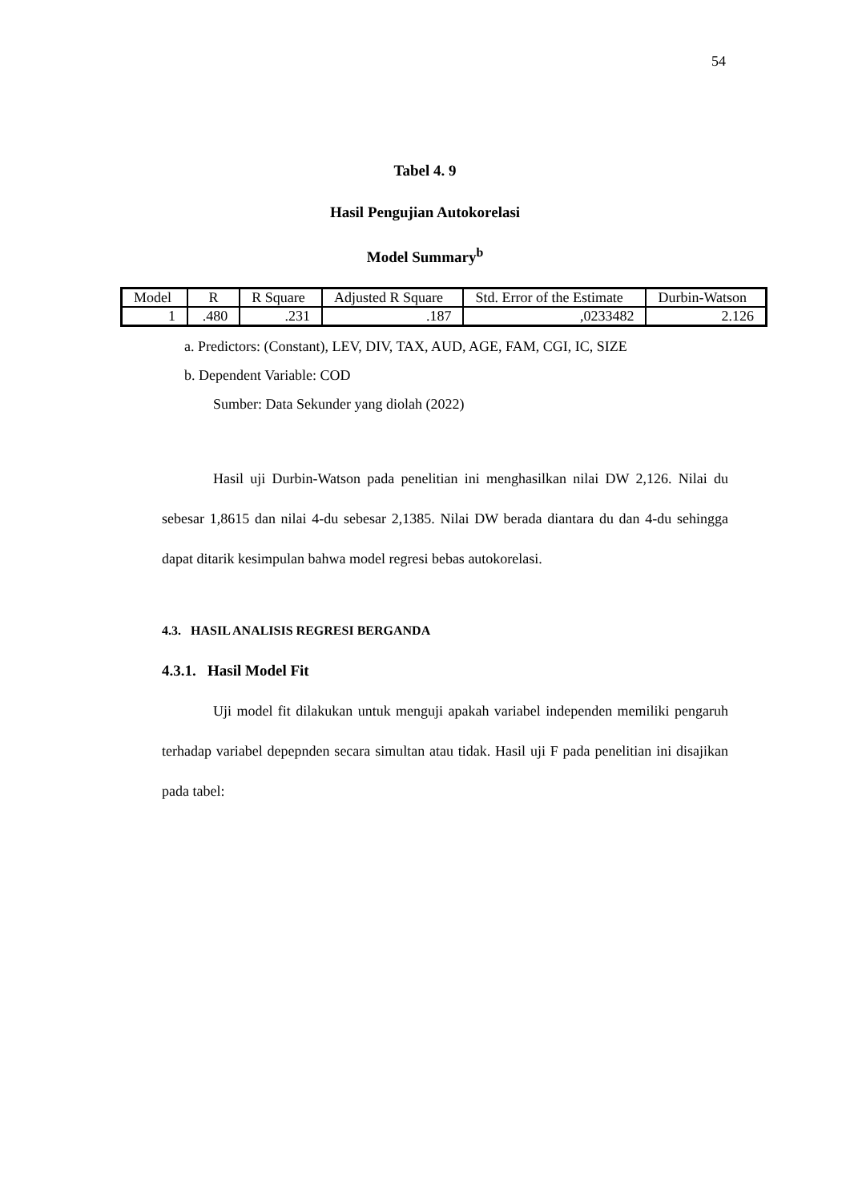54
Tabel 4. 9
Hasil Pengujian Autokorelasi
Model Summary<sup>b</sup>
| Model | R | R Square | Adjusted R Square | Std. Error of the Estimate | Durbin-Watson |
| 1 | .480 | .231 | .187 | ,0233482 | 2.126 |
a. Predictors: (Constant), LEV, DIV, TAX, AUD, AGE, FAM, CGI, IC, SIZE
b. Dependent Variable: COD
Sumber: Data Sekunder yang diolah (2022)
Hasil uji Durbin-Watson pada penelitian ini menghasilkan nilai DW 2,126. Nilai du sebesar 1,8615 dan nilai 4-du sebesar 2,1385. Nilai DW berada diantara du dan 4-du sehingga dapat ditarik kesimpulan bahwa model regresi bebas autokorelasi.
4.3. HASIL ANALISIS REGRESI BERGANDA
4.3.1. Hasil Model Fit
Uji model fit dilakukan untuk menguji apakah variabel independen memiliki pengaruh terhadap variabel depepnden secara simultan atau tidak. Hasil uji F pada penelitian ini disajikan pada tabel: